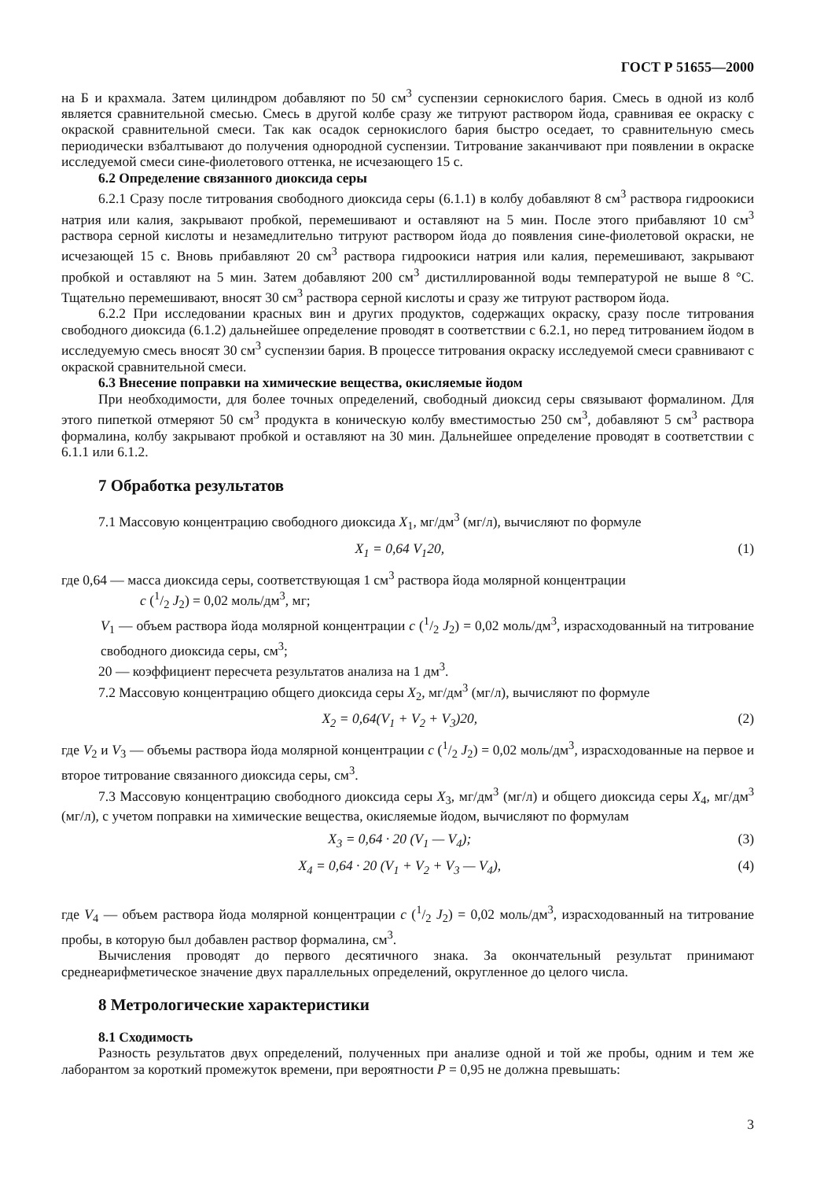ГОСТ Р 51655—2000
на Б и крахмала. Затем цилиндром добавляют по 50 см<sup>3</sup> суспензии сернокислого бария. Смесь в одной из колб является сравнительной смесью. Смесь в другой колбе сразу же титруют раствором йода, сравнивая ее окраску с окраской сравнительной смеси. Так как осадок сернокислого бария быстро оседает, то сравнительную смесь периодически взбалтывают до получения однородной суспензии. Титрование заканчивают при появлении в окраске исследуемой смеси сине-фиолетового оттенка, не исчезающего 15 с.
6.2 Определение связанного диоксида серы
6.2.1 Сразу после титрования свободного диоксида серы (6.1.1) в колбу добавляют 8 см<sup>3</sup> раствора гидроокиси натрия или калия, закрывают пробкой, перемешивают и оставляют на 5 мин. После этого прибавляют 10 см<sup>3</sup> раствора серной кислоты и незамедлительно титруют раствором йода до появления сине-фиолетовой окраски, не исчезающей 15 с. Вновь прибавляют 20 см<sup>3</sup> раствора гидроокиси натрия или калия, перемешивают, закрывают пробкой и оставляют на 5 мин. Затем добавляют 200 см<sup>3</sup> дистиллированной воды температурой не выше 8 °С. Тщательно перемешивают, вносят 30 см<sup>3</sup> раствора серной кислоты и сразу же титруют раствором йода.
6.2.2 При исследовании красных вин и других продуктов, содержащих окраску, сразу после титрования свободного диоксида (6.1.2) дальнейшее определение проводят в соответствии с 6.2.1, но перед титрованием йодом в исследуемую смесь вносят 30 см<sup>3</sup> суспензии бария. В процессе титрования окраску исследуемой смеси сравнивают с окраской сравнительной смеси.
6.3 Внесение поправки на химические вещества, окисляемые йодом
При необходимости, для более точных определений, свободный диоксид серы связывают формалином. Для этого пипеткой отмеряют 50 см<sup>3</sup> продукта в коническую колбу вместимостью 250 см<sup>3</sup>, добавляют 5 см<sup>3</sup> раствора формалина, колбу закрывают пробкой и оставляют на 30 мин. Дальнейшее определение проводят в соответствии с 6.1.1 или 6.1.2.
7 Обработка результатов
7.1 Массовую концентрацию свободного диоксида X<sub>1</sub>, мг/дм<sup>3</sup> (мг/л), вычисляют по формуле
X<sub>1</sub> = 0,64 V<sub>1</sub>20, (1)
где 0,64 — масса диоксида серы, соответствующая 1 см<sup>3</sup> раствора йода молярной концентрации
c (1/2 J<sub>2</sub>) = 0,02 моль/дм<sup>3</sup>, мг;
V<sub>1</sub> — объем раствора йода молярной концентрации c (1/2 J<sub>2</sub>) = 0,02 моль/дм<sup>3</sup>, израсходованный на титрование свободного диоксида серы, см<sup>3</sup>;
20 — коэффициент пересчета результатов анализа на 1 дм<sup>3</sup>.
7.2 Массовую концентрацию общего диоксида серы X<sub>2</sub>, мг/дм<sup>3</sup> (мг/л), вычисляют по формуле
X<sub>2</sub> = 0,64(V<sub>1</sub> + V<sub>2</sub> + V<sub>3</sub>)20, (2)
где V<sub>2</sub> и V<sub>3</sub> — объемы раствора йода молярной концентрации c (1/2 J<sub>2</sub>) = 0,02 моль/дм<sup>3</sup>, израсходованные на первое и второе титрование связанного диоксида серы, см<sup>3</sup>.
7.3 Массовую концентрацию свободного диоксида серы X<sub>3</sub>, мг/дм<sup>3</sup> (мг/л) и общего диоксида серы X<sub>4</sub>, мг/дм<sup>3</sup> (мг/л), с учетом поправки на химические вещества, окисляемые йодом, вычисляют по формулам
X<sub>3</sub> = 0,64 · 20 (V<sub>1</sub> — V<sub>4</sub>); (3)
X<sub>4</sub> = 0,64 · 20 (V<sub>1</sub> + V<sub>2</sub> + V<sub>3</sub> — V<sub>4</sub>), (4)
где V<sub>4</sub> — объем раствора йода молярной концентрации c (1/2 J<sub>2</sub>) = 0,02 моль/дм<sup>3</sup>, израсходованный на титрование пробы, в которую был добавлен раствор формалина, см<sup>3</sup>.
Вычисления проводят до первого десятичного знака. За окончательный результат принимают среднеарифметическое значение двух параллельных определений, округленное до целого числа.
8 Метрологические характеристики
8.1 Сходимость
Разность результатов двух определений, полученных при анализе одной и той же пробы, одним и тем же лаборантом за короткий промежуток времени, при вероятности P = 0,95 не должна превышать:
3